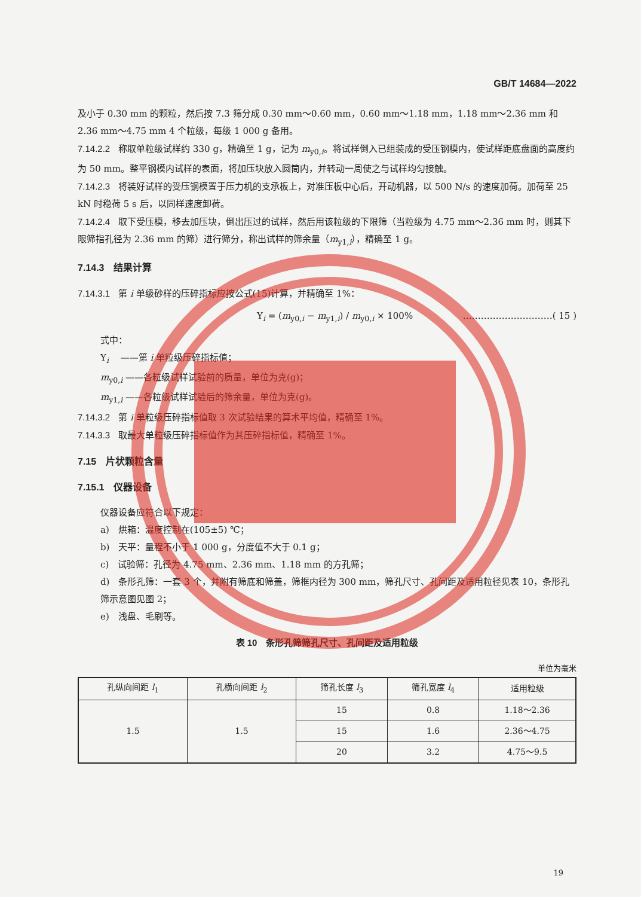GB/T 14684—2022
及小于 0.30 mm 的颗粒，然后按 7.3 筛分成 0.30 mm～0.60 mm，0.60 mm～1.18 mm，1.18 mm～2.36 mm 和 2.36 mm～4.75 mm 4 个粒级，每级 1 000 g 备用。
7.14.2.2 称取单粒级试样约 330 g，精确至 1 g，记为 m<sub>y0,i</sub>。将试样倒入已组装成的受压钢模内，使试样距底盘面的高度约为 50 mm。整平钢模内试样的表面，将加压块放入圆筒内，并转动一周使之与试样均匀接触。
7.14.2.3 将装好试样的受压钢模置于压力机的支承板上，对准压板中心后，开动机器，以 500 N/s 的速度加荷。加荷至 25 kN 时稳荷 5 s 后，以同样速度卸荷。
7.14.2.4 取下受压模，移去加压块，倒出压过的试样，然后用该粒级的下限筛（当粒级为 4.75 mm～2.36 mm 时，则其下限筛指孔径为 2.36 mm 的筛）进行筛分，称出试样的筛余量（m<sub>y1,i</sub>），精确至 1 g。
7.14.3　结果计算
7.14.3.1 第 i 单级砂样的压碎指标应按公式(15)计算，并精确至 1%：
Y<sub>i</sub> = (m<sub>y0,i</sub> − m<sub>y1,i</sub>) / m<sub>y0,i</sub> × 100% …………………………( 15 )
式中：
Y<sub>i</sub> 　——第 i 单粒级压碎指标值；
m<sub>y0,i</sub> ——各粒级试样试验前的质量，单位为克(g)；
m<sub>y1,i</sub> ——各粒级试样试验后的筛余量，单位为克(g)。
7.14.3.2 第 i 单粒级压碎指标值取 3 次试验结果的算术平均值，精确至 1%。
7.14.3.3 取最大单粒级压碎指标值作为其压碎指标值，精确至 1%。
7.15　片状颗粒含量
7.15.1　仪器设备
仪器设备应符合以下规定：
a)　烘箱：温度控制在(105±5) ℃；
b)　天平：量程不小于 1 000 g，分度值不大于 0.1 g；
c)　试验筛：孔径为 4.75 mm、2.36 mm、1.18 mm 的方孔筛；
d)　条形孔筛：一套 3 个，并附有筛底和筛盖，筛框内径为 300 mm，筛孔尺寸、孔间距及适用粒径见表 10，条形孔筛示意图见图 2；
e)　浅盘、毛刷等。
表 10　条形孔筛筛孔尺寸、孔间距及适用粒级
单位为毫米
| 孔纵向间距 l<sub>1</sub> | 孔横向间距 l<sub>2</sub> | 筛孔长度 l<sub>3</sub> | 筛孔宽度 l<sub>4</sub> | 适用粒级 |
| --- | --- | --- | --- | --- |
| 1.5 | 1.5 | 15 | 0.8 | 1.18～2.36 |
| | | 15 | 1.6 | 2.36～4.75 |
| | | 20 | 3.2 | 4.75～9.5 |
19